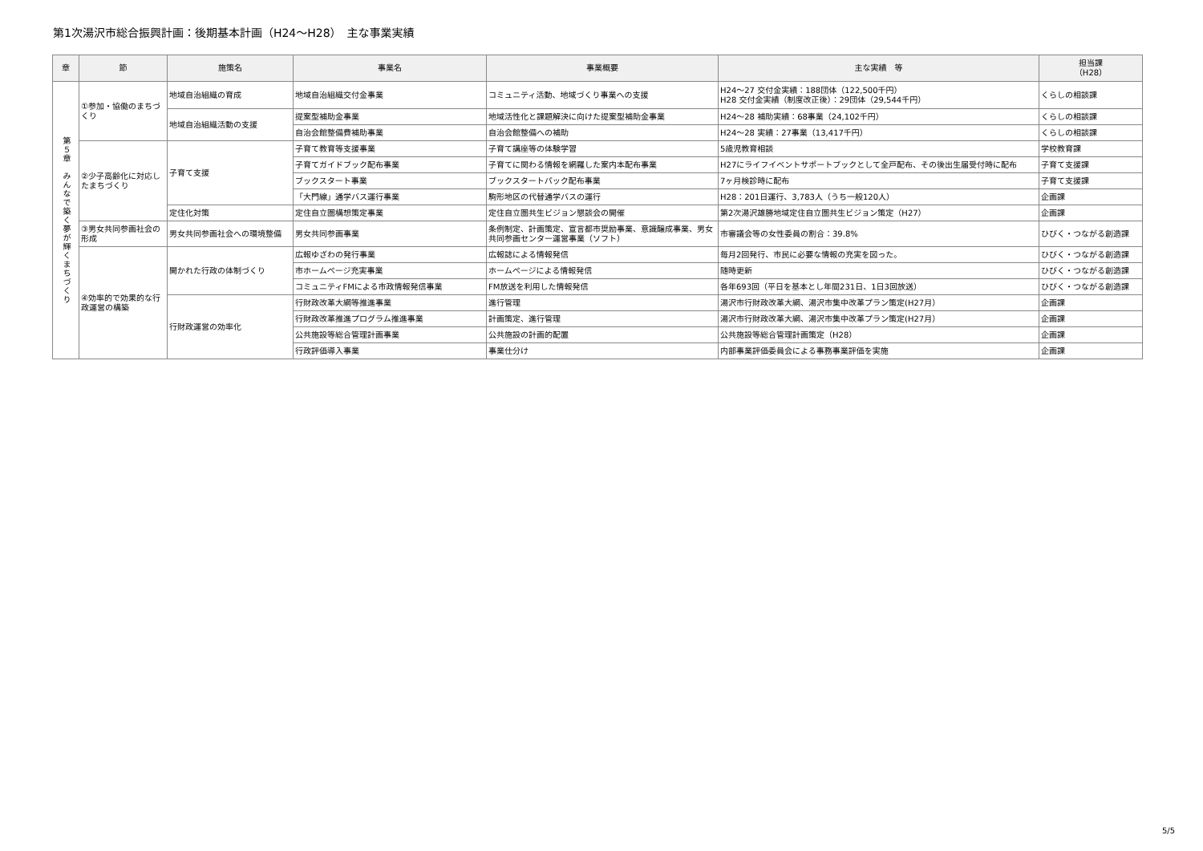第1次湯沢市総合振興計画：後期基本計画（H24～H28）　主な事業実績
| 章 | 節 | 施策名 | 事業名 | 事業概要 | 主な実績 等 | 担当課 （H28） |
| --- | --- | --- | --- | --- | --- | --- |
| 第５章 みんなで築く夢が輝くまちづくり | ①参加・協働のまちづくり | 地域自治組織の育成 | 地域自治組織交付金事業 | コミュニティ活動、地域づくり事業への支援 | H24～27 交付金実績：188団体（122,500千円） H28 交付金実績（制度改正後）：29団体（29,544千円） | くらしの相談課 |
| | | 地域自治組織活動の支援 | 提案型補助金事業 | 地域活性化と課題解決に向けた提案型補助金事業 | H24～28 補助実績：68事業（24,102千円） | くらしの相談課 |
| | | | 自治会館整備費補助事業 | 自治会館整備への補助 | H24～28 実績：27事業（13,417千円） | くらしの相談課 |
| | ②少子高齢化に対応したまちづくり | 子育て支援 | 子育て教育等支援事業 | 子育て講座等の体験学習 | 5歳児教育相談 | 学校教育課 |
| | | | 子育てガイドブック配布事業 | 子育てに関わる情報を網羅した案内本配布事業 | H27にライフイベントサポートブックとして全戸配布、その後出生届受付時に配布 | 子育て支援課 |
| | | | ブックスタート事業 | ブックスタートパック配布事業 | 7ヶ月検診時に配布 | 子育て支援課 |
| | | | 「大門線」通学バス運行事業 | 駒形地区の代替通学バスの運行 | H28：201日運行、3,783人（うち一般120人） | 企画課 |
| | | 定住化対策 | 定住自立圏構想策定事業 | 定住自立圏共生ビジョン懇談会の開催 | 第2次湯沢雄勝地域定住自立圏共生ビジョン策定（H27） | 企画課 |
| | ③男女共同参画社会の形成 | 男女共同参画社会への環境整備 | 男女共同参画事業 | 条例制定、計画策定、宣言都市奨励事業、意識醸成事業、男女共同参画センター運営事業（ソフト） | 市審議会等の女性委員の割合：39.8% | ひびく・つながる創造課 |
| | ④効率的で効果的な行政運営の構築 | 開かれた行政の体制づくり | 広報ゆざわの発行事業 | 広報誌による情報発信 | 毎月2回発行、市民に必要な情報の充実を図った。 | ひびく・つながる創造課 |
| | | | 市ホームページ充実事業 | ホームページによる情報発信 | 随時更新 | ひびく・つながる創造課 |
| | | | コミュニティFMによる市政情報発信事業 | FM放送を利用した情報発信 | 各年693回（平日を基本とし年間231日、1日3回放送） | ひびく・つながる創造課 |
| | | 行財政運営の効率化 | 行財政改革大綱等推進事業 | 進行管理 | 湯沢市行財政改革大綱、湯沢市集中改革プラン策定(H27月） | 企画課 |
| | | | 行財政改革推進プログラム推進事業 | 計画策定、進行管理 | 湯沢市行財政改革大綱、湯沢市集中改革プラン策定(H27月） | 企画課 |
| | | | 公共施設等総合管理計画事業 | 公共施設の計画的配置 | 公共施設等総合管理計画策定（H28） | 企画課 |
| | | | 行政評価導入事業 | 事業仕分け | 内部事業評価委員会による事務事業評価を実施 | 企画課 |
5/5